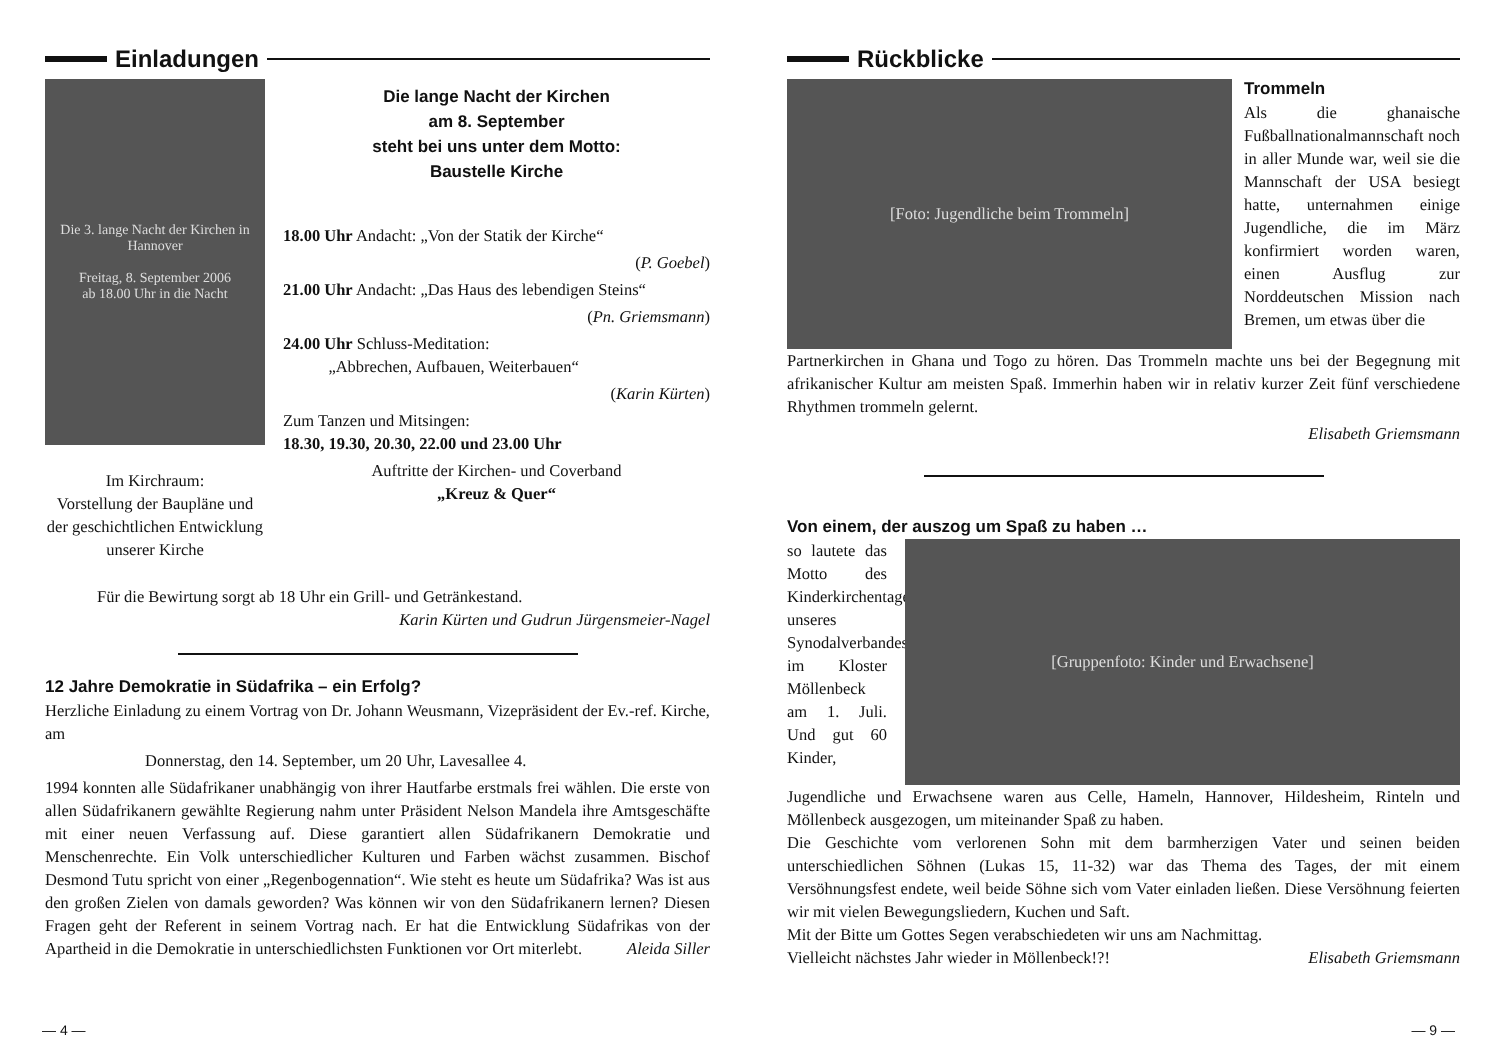Einladungen
Die 3. lange Nacht der Kirchen in Hannover
Freitag, 8. September 2006
ab 18.00 Uhr in die Nacht
Im Kirchraum:
Vorstellung der Baupläne und der geschichtlichen Entwicklung unserer Kirche
Die lange Nacht der Kirchen
am 8. September
steht bei uns unter dem Motto:
Baustelle Kirche
18.00 Uhr Andacht: „Von der Statik der Kirche“
(P. Goebel)
21.00 Uhr Andacht: „Das Haus des lebendigen Steins“
(Pn. Griemsmann)
24.00 Uhr Schluss-Meditation:
„Abbrechen, Aufbauen, Weiterbauen“
(Karin Kürten)
Zum Tanzen und Mitsingen:
18.30, 19.30, 20.30, 22.00 und 23.00 Uhr
Auftritte der Kirchen- und Coverband
„Kreuz & Quer“
Für die Bewirtung sorgt ab 18 Uhr ein Grill- und Getränkestand.
Karin Kürten und Gudrun Jürgensmeier-Nagel
12 Jahre Demokratie in Südafrika – ein Erfolg?
Herzliche Einladung zu einem Vortrag von Dr. Johann Weusmann, Vizepräsident der Ev.-ref. Kirche, am
Donnerstag, den 14. September, um 20 Uhr, Lavesallee 4.
1994 konnten alle Südafrikaner unabhängig von ihrer Hautfarbe erstmals frei wählen. Die erste von allen Südafrikanern gewählte Regierung nahm unter Präsident Nelson Mandela ihre Amtsgeschäfte mit einer neuen Verfassung auf. Diese garantiert allen Südafrikanern Demokratie und Menschenrechte. Ein Volk unterschiedlicher Kulturen und Farben wächst zusammen. Bischof Desmond Tutu spricht von einer „Regenbogennation“. Wie steht es heute um Südafrika? Was ist aus den großen Zielen von damals geworden? Was können wir von den Südafrikanern lernen? Diesen Fragen geht der Referent in seinem Vortrag nach. Er hat die Entwicklung Südafrikas von der Apartheid in die Demokratie in unterschiedlichsten Funktionen vor Ort miterlebt. Aleida Siller
— 4 —
Rückblicke
[Foto: Jugendliche beim Trommeln]
Trommeln
Als die ghanaische Fußballnationalmannschaft noch in aller Munde war, weil sie die Mannschaft der USA besiegt hatte, unternahmen einige Jugendliche, die im März konfirmiert worden waren, einen Ausflug zur Norddeutschen Mission nach Bremen, um etwas über die
Partnerkirchen in Ghana und Togo zu hören. Das Trommeln machte uns bei der Begegnung mit afrikanischer Kultur am meisten Spaß. Immerhin haben wir in relativ kurzer Zeit fünf verschiedene Rhythmen trommeln gelernt.
Elisabeth Griemsmann
Von einem, der auszog um Spaß zu haben …
so lautete das Motto des Kinderkirchentages unseres Synodalverbandes im Kloster Möllenbeck am 1. Juli. Und gut 60 Kinder,
[Gruppenfoto: Kinder und Erwachsene]
Jugendliche und Erwachsene waren aus Celle, Hameln, Hannover, Hildesheim, Rinteln und Möllenbeck ausgezogen, um miteinander Spaß zu haben.
Die Geschichte vom verlorenen Sohn mit dem barmherzigen Vater und seinen beiden unterschiedlichen Söhnen (Lukas 15, 11-32) war das Thema des Tages, der mit einem Versöhnungsfest endete, weil beide Söhne sich vom Vater einladen ließen. Diese Versöhnung feierten wir mit vielen Bewegungsliedern, Kuchen und Saft.
Mit der Bitte um Gottes Segen verabschiedeten wir uns am Nachmittag.
Vielleicht nächstes Jahr wieder in Möllenbeck!?! Elisabeth Griemsmann
— 9 —